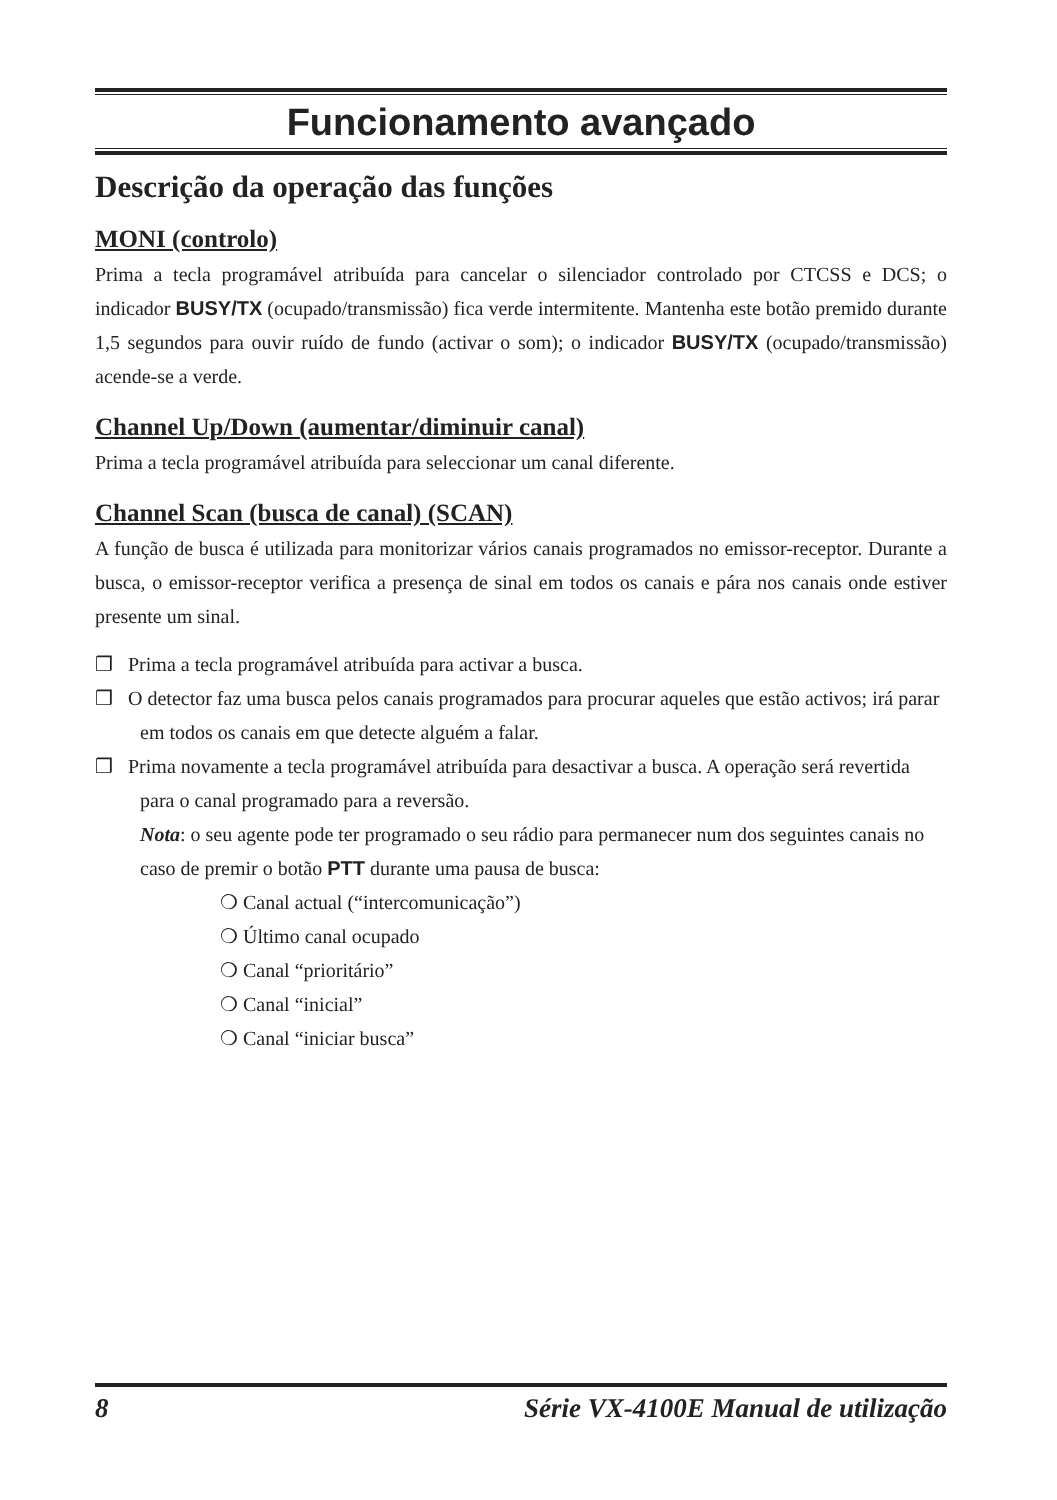Funcionamento avançado
Descrição da operação das funções
MONI (controlo)
Prima a tecla programável atribuída para cancelar o silenciador controlado por CTCSS e DCS; o indicador BUSY/TX (ocupado/transmissão) fica verde intermitente. Mantenha este botão premido durante 1,5 segundos para ouvir ruído de fundo (activar o som); o indicador BUSY/TX (ocupado/transmissão) acende-se a verde.
Channel Up/Down (aumentar/diminuir canal)
Prima a tecla programável atribuída para seleccionar um canal diferente.
Channel Scan (busca de canal) (SCAN)
A função de busca é utilizada para monitorizar vários canais programados no emissor-receptor. Durante a busca, o emissor-receptor verifica a presença de sinal em todos os canais e pára nos canais onde estiver presente um sinal.
❒ Prima a tecla programável atribuída para activar a busca.
❒ O detector faz uma busca pelos canais programados para procurar aqueles que estão activos; irá parar em todos os canais em que detecte alguém a falar.
❒ Prima novamente a tecla programável atribuída para desactivar a busca. A operação será revertida para o canal programado para a reversão.
Nota: o seu agente pode ter programado o seu rádio para permanecer num dos seguintes canais no caso de premir o botão PTT durante uma pausa de busca:
❍ Canal actual (“intercomunicação”)
❍ Último canal ocupado
❍ Canal “prioritário”
❍ Canal “inicial”
❍ Canal “iniciar busca”
8 Série VX-4100E Manual de utilização